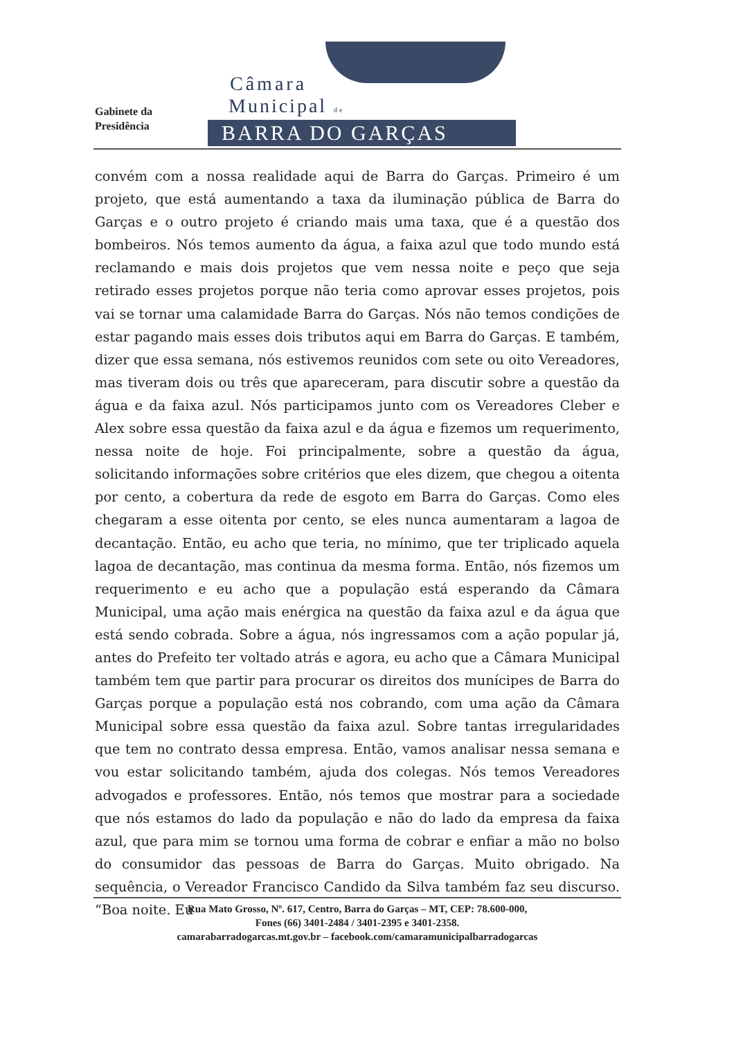Gabinete da
Presidência
Câmara
Municipal de
BARRA DO GARÇAS
convém com a nossa realidade aqui de Barra do Garças. Primeiro é um projeto, que está aumentando a taxa da iluminação pública de Barra do Garças e o outro projeto é criando mais uma taxa, que é a questão dos bombeiros. Nós temos aumento da água, a faixa azul que todo mundo está reclamando e mais dois projetos que vem nessa noite e peço que seja retirado esses projetos porque não teria como aprovar esses projetos, pois vai se tornar uma calamidade Barra do Garças. Nós não temos condições de estar pagando mais esses dois tributos aqui em Barra do Garças. E também, dizer que essa semana, nós estivemos reunidos com sete ou oito Vereadores, mas tiveram dois ou três que apareceram, para discutir sobre a questão da água e da faixa azul. Nós participamos junto com os Vereadores Cleber e Alex sobre essa questão da faixa azul e da água e fizemos um requerimento, nessa noite de hoje. Foi principalmente, sobre a questão da água, solicitando informações sobre critérios que eles dizem, que chegou a oitenta por cento, a cobertura da rede de esgoto em Barra do Garças. Como eles chegaram a esse oitenta por cento, se eles nunca aumentaram a lagoa de decantação. Então, eu acho que teria, no mínimo, que ter triplicado aquela lagoa de decantação, mas continua da mesma forma. Então, nós fizemos um requerimento e eu acho que a população está esperando da Câmara Municipal, uma ação mais enérgica na questão da faixa azul e da água que está sendo cobrada. Sobre a água, nós ingressamos com a ação popular já, antes do Prefeito ter voltado atrás e agora, eu acho que a Câmara Municipal também tem que partir para procurar os direitos dos munícipes de Barra do Garças porque a população está nos cobrando, com uma ação da Câmara Municipal sobre essa questão da faixa azul. Sobre tantas irregularidades que tem no contrato dessa empresa. Então, vamos analisar nessa semana e vou estar solicitando também, ajuda dos colegas. Nós temos Vereadores advogados e professores. Então, nós temos que mostrar para a sociedade que nós estamos do lado da população e não do lado da empresa da faixa azul, que para mim se tornou uma forma de cobrar e enfiar a mão no bolso do consumidor das pessoas de Barra do Garças. Muito obrigado. Na sequência, o Vereador Francisco Candido da Silva também faz seu discurso. “Boa noite. Eu
Rua Mato Grosso, Nº. 617, Centro, Barra do Garças – MT, CEP: 78.600-000,
Fones (66) 3401-2484 / 3401-2395 e 3401-2358.
camarabarradogarcas.mt.gov.br – facebook.com/camaramunicipalbarradogarcas